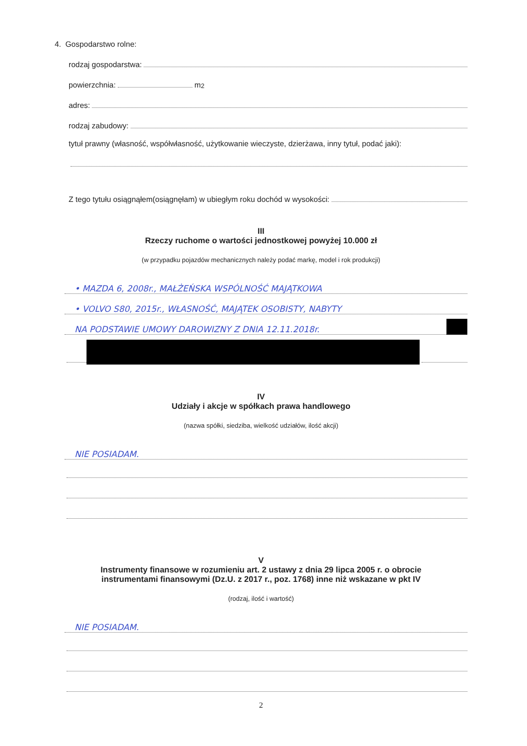4. Gospodarstwo rolne:
rodzaj gospodarstwa:
powierzchnia: m<sup>2</sup>
adres:
rodzaj zabudowy:
tytuł prawny (własność, współwłasność, użytkowanie wieczyste, dzierżawa, inny tytuł, podać jaki):
Z tego tytułu osiągnąłem(osiągnęłam) w ubiegłym roku dochód w wysokości:
III
Rzeczy ruchome o wartości jednostkowej powyżej 10.000 zł
(w przypadku pojazdów mechanicznych należy podać markę, model i rok produkcji)
• MAZDA 6, 2008r., MAŁŻEŃSKA WSPÓLNOŚĆ MAJĄTKOWA
• VOLVO S80, 2015r., WŁASNOŚĆ, MAJĄTEK OSOBISTY, NABYTY
NA PODSTAWIE UMOWY DAROWIZNY Z DNIA 12.11.2018r.
IV
Udziały i akcje w spółkach prawa handlowego
(nazwa spółki, siedziba, wielkość udziałów, ilość akcji)
NIE POSIADAM.
V
Instrumenty finansowe w rozumieniu art. 2 ustawy z dnia 29 lipca 2005 r. o obrocie
instrumentami finansowymi (Dz.U. z 2017 r., poz. 1768) inne niż wskazane w pkt IV
(rodzaj, ilość i wartość)
NIE POSIADAM.
2